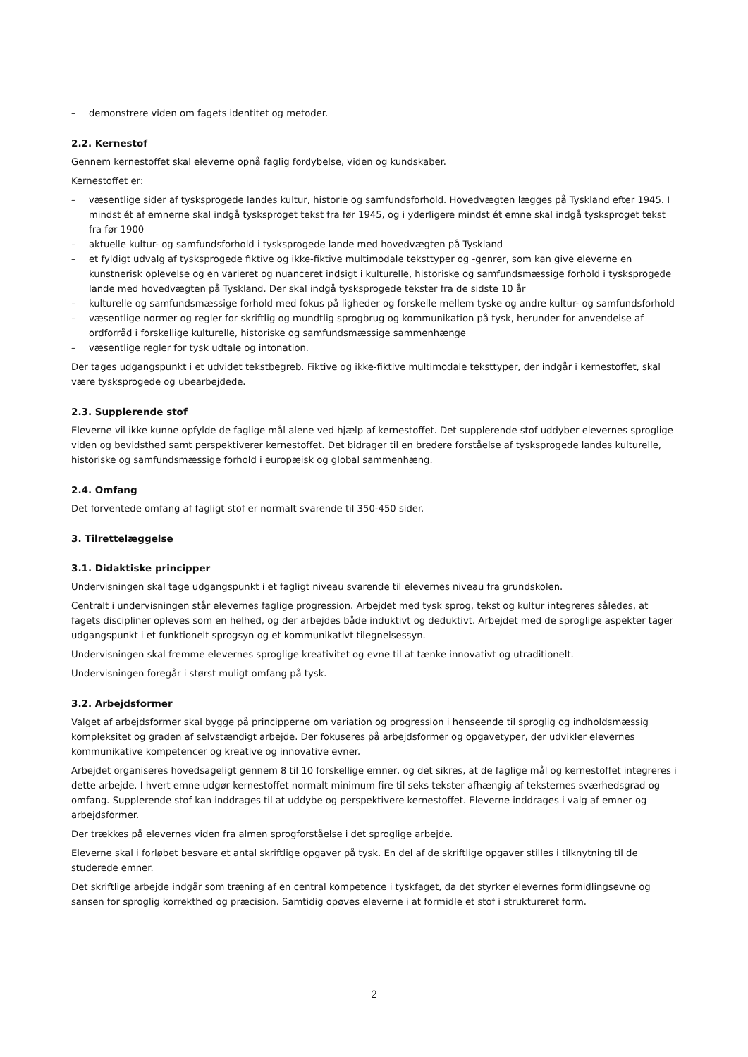– demonstrere viden om fagets identitet og metoder.
2.2. Kernestof
Gennem kernestoffet skal eleverne opnå faglig fordybelse, viden og kundskaber.
Kernestoffet er:
– væsentlige sider af tysksprogede landes kultur, historie og samfundsforhold. Hovedvægten lægges på Tyskland efter 1945. I mindst ét af emnerne skal indgå tysksproget tekst fra før 1945, og i yderligere mindst ét emne skal indgå tysksproget tekst fra før 1900
– aktuelle kultur- og samfundsforhold i tysksprogede lande med hovedvægten på Tyskland
– et fyldigt udvalg af tysksprogede fiktive og ikke-fiktive multimodale teksttyper og -genrer, som kan give eleverne en kunstnerisk oplevelse og en varieret og nuanceret indsigt i kulturelle, historiske og samfundsmæssige forhold i tysksprogede lande med hovedvægten på Tyskland. Der skal indgå tysksprogede tekster fra de sidste 10 år
– kulturelle og samfundsmæssige forhold med fokus på ligheder og forskelle mellem tyske og andre kultur- og samfundsforhold
– væsentlige normer og regler for skriftlig og mundtlig sprogbrug og kommunikation på tysk, herunder for anvendelse af ordforråd i forskellige kulturelle, historiske og samfundsmæssige sammenhænge
– væsentlige regler for tysk udtale og intonation.
Der tages udgangspunkt i et udvidet tekstbegreb. Fiktive og ikke-fiktive multimodale teksttyper, der indgår i kernestoffet, skal være tysksprogede og ubearbejdede.
2.3. Supplerende stof
Eleverne vil ikke kunne opfylde de faglige mål alene ved hjælp af kernestoffet. Det supplerende stof uddyber elevernes sproglige viden og bevidsthed samt perspektiverer kernestoffet. Det bidrager til en bredere forståelse af tysksprogede landes kulturelle, historiske og samfundsmæssige forhold i europæisk og global sammenhæng.
2.4. Omfang
Det forventede omfang af fagligt stof er normalt svarende til 350-450 sider.
3. Tilrettelæggelse
3.1. Didaktiske principper
Undervisningen skal tage udgangspunkt i et fagligt niveau svarende til elevernes niveau fra grundskolen.
Centralt i undervisningen står elevernes faglige progression. Arbejdet med tysk sprog, tekst og kultur integreres således, at fagets discipliner opleves som en helhed, og der arbejdes både induktivt og deduktivt. Arbejdet med de sproglige aspekter tager udgangspunkt i et funktionelt sprogsyn og et kommunikativt tilegnelsessyn.
Undervisningen skal fremme elevernes sproglige kreativitet og evne til at tænke innovativt og utraditionelt.
Undervisningen foregår i størst muligt omfang på tysk.
3.2. Arbejdsformer
Valget af arbejdsformer skal bygge på principperne om variation og progression i henseende til sproglig og indholdsmæssig kompleksitet og graden af selvstændigt arbejde. Der fokuseres på arbejdsformer og opgavetyper, der udvikler elevernes kommunikative kompetencer og kreative og innovative evner.
Arbejdet organiseres hovedsageligt gennem 8 til 10 forskellige emner, og det sikres, at de faglige mål og kernestoffet integreres i dette arbejde. I hvert emne udgør kernestoffet normalt minimum fire til seks tekster afhængig af teksternes sværhedsgrad og omfang. Supplerende stof kan inddrages til at uddybe og perspektivere kernestoffet. Eleverne inddrages i valg af emner og arbejdsformer.
Der trækkes på elevernes viden fra almen sprogforståelse i det sproglige arbejde.
Eleverne skal i forløbet besvare et antal skriftlige opgaver på tysk. En del af de skriftlige opgaver stilles i tilknytning til de studerede emner.
Det skriftlige arbejde indgår som træning af en central kompetence i tyskfaget, da det styrker elevernes formidlingsevne og sansen for sproglig korrekthed og præcision. Samtidig opøves eleverne i at formidle et stof i struktureret form.
2